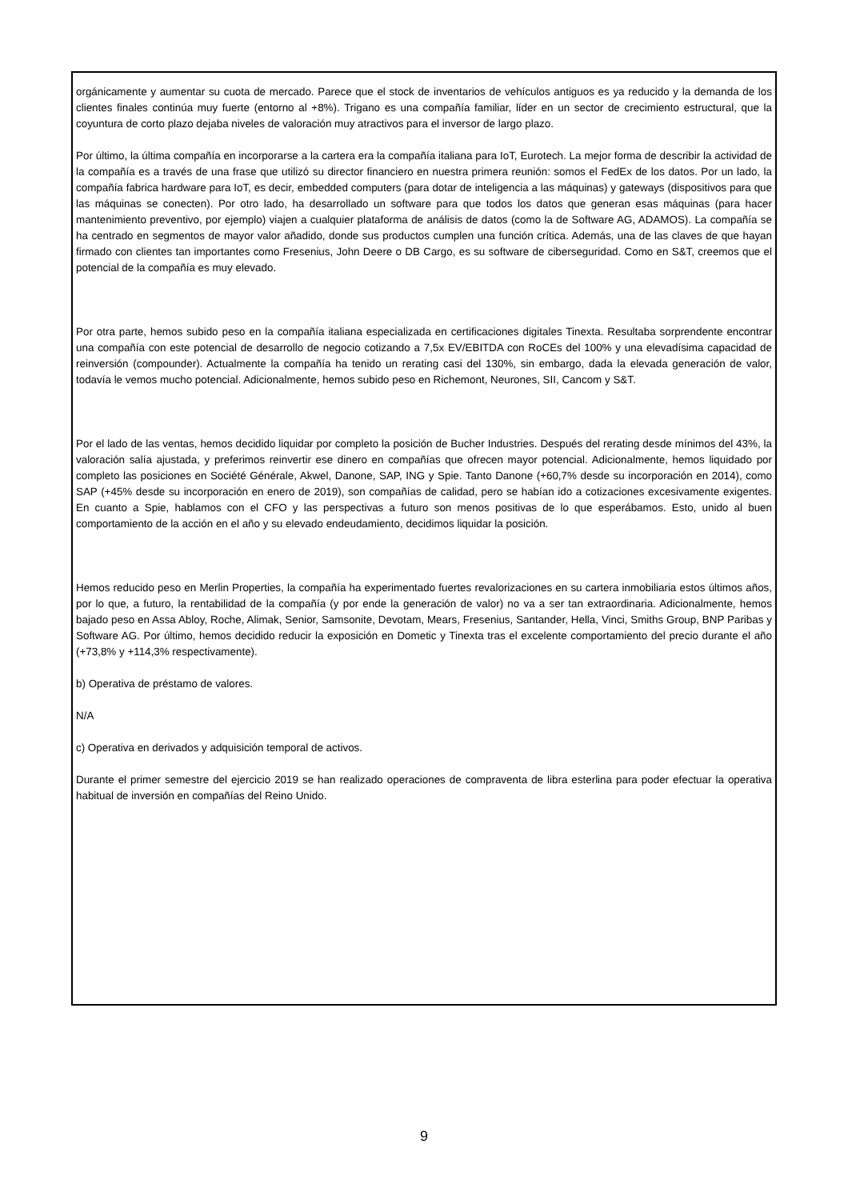orgánicamente y aumentar su cuota de mercado. Parece que el stock de inventarios de vehículos antiguos es ya reducido y la demanda de los clientes finales continúa muy fuerte (entorno al +8%). Trigano es una compañía familiar, líder en un sector de crecimiento estructural, que la coyuntura de corto plazo dejaba niveles de valoración muy atractivos para el inversor de largo plazo.
Por último, la última compañía en incorporarse a la cartera era la compañía italiana para IoT, Eurotech. La mejor forma de describir la actividad de la compañía es a través de una frase que utilizó su director financiero en nuestra primera reunión: somos el FedEx de los datos. Por un lado, la compañía fabrica hardware para IoT, es decir, embedded computers (para dotar de inteligencia a las máquinas) y gateways (dispositivos para que las máquinas se conecten). Por otro lado, ha desarrollado un software para que todos los datos que generan esas máquinas (para hacer mantenimiento preventivo, por ejemplo) viajen a cualquier plataforma de análisis de datos (como la de Software AG, ADAMOS). La compañía se ha centrado en segmentos de mayor valor añadido, donde sus productos cumplen una función crítica. Además, una de las claves de que hayan firmado con clientes tan importantes como Fresenius, John Deere o DB Cargo, es su software de ciberseguridad. Como en S&T, creemos que el potencial de la compañía es muy elevado.
Por otra parte, hemos subido peso en la compañía italiana especializada en certificaciones digitales Tinexta. Resultaba sorprendente encontrar una compañía con este potencial de desarrollo de negocio cotizando a 7,5x EV/EBITDA con RoCEs del 100% y una elevadísima capacidad de reinversión (compounder). Actualmente la compañía ha tenido un rerating casi del 130%, sin embargo, dada la elevada generación de valor, todavía le vemos mucho potencial. Adicionalmente, hemos subido peso en Richemont, Neurones, SII, Cancom y S&T.
Por el lado de las ventas, hemos decidido liquidar por completo la posición de Bucher Industries. Después del rerating desde mínimos del 43%, la valoración salía ajustada, y preferimos reinvertir ese dinero en compañías que ofrecen mayor potencial. Adicionalmente, hemos liquidado por completo las posiciones en Société Générale, Akwel, Danone, SAP, ING y Spie. Tanto Danone (+60,7% desde su incorporación en 2014), como SAP (+45% desde su incorporación en enero de 2019), son compañías de calidad, pero se habían ido a cotizaciones excesivamente exigentes. En cuanto a Spie, hablamos con el CFO y las perspectivas a futuro son menos positivas de lo que esperábamos. Esto, unido al buen comportamiento de la acción en el año y su elevado endeudamiento, decidimos liquidar la posición.
Hemos reducido peso en Merlin Properties, la compañía ha experimentado fuertes revalorizaciones en su cartera inmobiliaria estos últimos años, por lo que, a futuro, la rentabilidad de la compañía (y por ende la generación de valor) no va a ser tan extraordinaria. Adicionalmente, hemos bajado peso en Assa Abloy, Roche, Alimak, Senior, Samsonite, Devotam, Mears, Fresenius, Santander, Hella, Vinci, Smiths Group, BNP Paribas y Software AG. Por último, hemos decidido reducir la exposición en Dometic y Tinexta tras el excelente comportamiento del precio durante el año (+73,8% y +114,3% respectivamente).
b) Operativa de préstamo de valores.
N/A
c) Operativa en derivados y adquisición temporal de activos.
Durante el primer semestre del ejercicio 2019 se han realizado operaciones de compraventa de libra esterlina para poder efectuar la operativa habitual de inversión en compañías del Reino Unido.
9